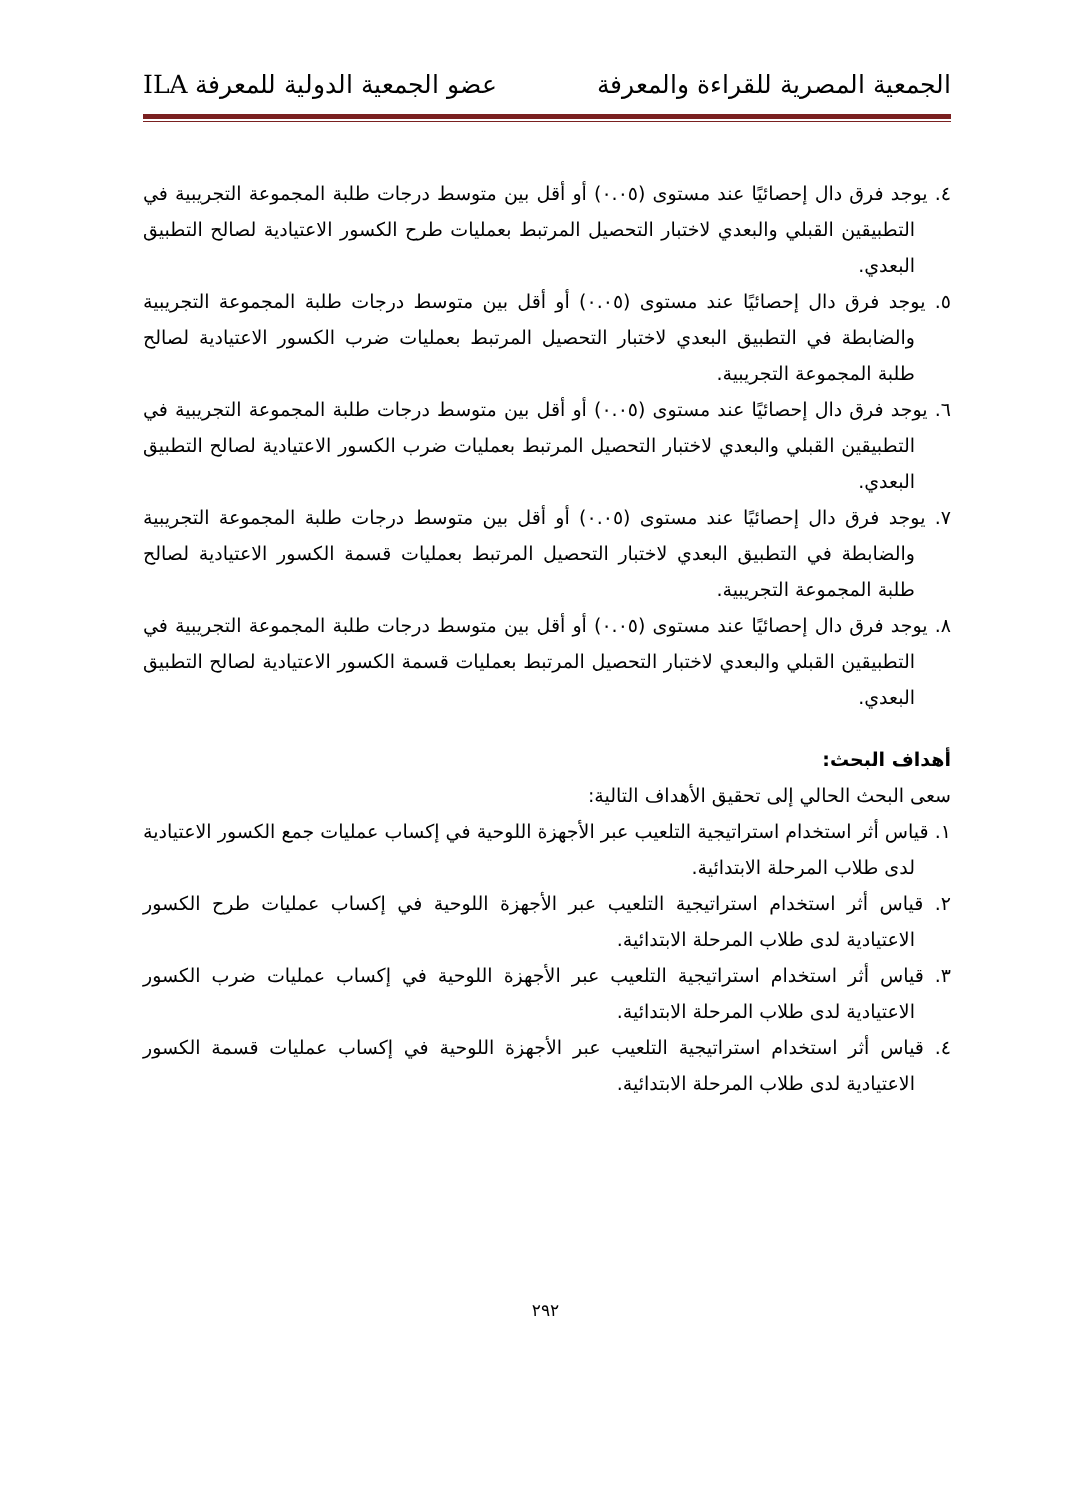الجمعية المصرية للقراءة والمعرفة عضو الجمعية الدولية للمعرفة ILA
٤. يوجد فرق دال إحصائيًا عند مستوى (٠.٠٥) أو أقل بين متوسط درجات طلبة المجموعة التجريبية في التطبيقين القبلي والبعدي لاختبار التحصيل المرتبط بعمليات طرح الكسور الاعتيادية لصالح التطبيق البعدي.
٥. يوجد فرق دال إحصائيًا عند مستوى (٠.٠٥) أو أقل بين متوسط درجات طلبة المجموعة التجريبية والضابطة في التطبيق البعدي لاختبار التحصيل المرتبط بعمليات ضرب الكسور الاعتيادية لصالح طلبة المجموعة التجريبية.
٦. يوجد فرق دال إحصائيًا عند مستوى (٠.٠٥) أو أقل بين متوسط درجات طلبة المجموعة التجريبية في التطبيقين القبلي والبعدي لاختبار التحصيل المرتبط بعمليات ضرب الكسور الاعتيادية لصالح التطبيق البعدي.
٧. يوجد فرق دال إحصائيًا عند مستوى (٠.٠٥) أو أقل بين متوسط درجات طلبة المجموعة التجريبية والضابطة في التطبيق البعدي لاختبار التحصيل المرتبط بعمليات قسمة الكسور الاعتيادية لصالح طلبة المجموعة التجريبية.
٨. يوجد فرق دال إحصائيًا عند مستوى (٠.٠٥) أو أقل بين متوسط درجات طلبة المجموعة التجريبية في التطبيقين القبلي والبعدي لاختبار التحصيل المرتبط بعمليات قسمة الكسور الاعتيادية لصالح التطبيق البعدي.
أهداف البحث:
سعى البحث الحالي إلى تحقيق الأهداف التالية:
١. قياس أثر استخدام استراتيجية التلعيب عبر الأجهزة اللوحية في إكساب عمليات جمع الكسور الاعتيادية لدى طلاب المرحلة الابتدائية.
٢. قياس أثر استخدام استراتيجية التلعيب عبر الأجهزة اللوحية في إكساب عمليات طرح الكسور الاعتيادية لدى طلاب المرحلة الابتدائية.
٣. قياس أثر استخدام استراتيجية التلعيب عبر الأجهزة اللوحية في إكساب عمليات ضرب الكسور الاعتيادية لدى طلاب المرحلة الابتدائية.
٤. قياس أثر استخدام استراتيجية التلعيب عبر الأجهزة اللوحية في إكساب عمليات قسمة الكسور الاعتيادية لدى طلاب المرحلة الابتدائية.
٢٩٢